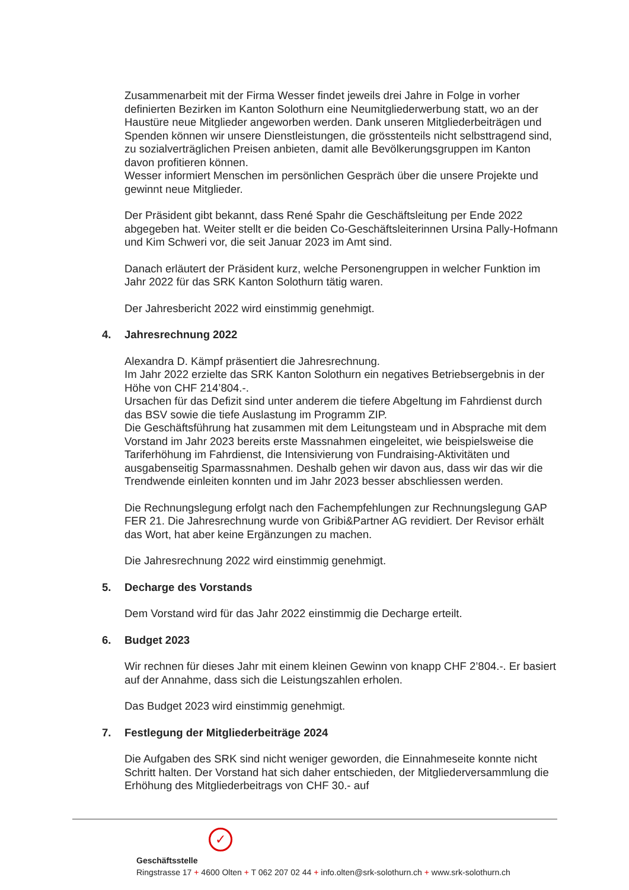Zusammenarbeit mit der Firma Wesser findet jeweils drei Jahre in Folge in vorher definierten Bezirken im Kanton Solothurn eine Neumitgliederwerbung statt, wo an der Haustüre neue Mitglieder angeworben werden. Dank unseren Mitgliederbeiträgen und Spenden können wir unsere Dienstleistungen, die grösstenteils nicht selbsttragend sind, zu sozialverträglichen Preisen anbieten, damit alle Bevölkerungsgruppen im Kanton davon profitieren können.
Wesser informiert Menschen im persönlichen Gespräch über die unsere Projekte und gewinnt neue Mitglieder.
Der Präsident gibt bekannt, dass René Spahr die Geschäftsleitung per Ende 2022 abgegeben hat. Weiter stellt er die beiden Co-Geschäftsleiterinnen Ursina Pally-Hofmann und Kim Schweri vor, die seit Januar 2023 im Amt sind.
Danach erläutert der Präsident kurz, welche Personengruppen in welcher Funktion im Jahr 2022 für das SRK Kanton Solothurn tätig waren.
Der Jahresbericht 2022 wird einstimmig genehmigt.
4. Jahresrechnung 2022
Alexandra D. Kämpf präsentiert die Jahresrechnung.
Im Jahr 2022 erzielte das SRK Kanton Solothurn ein negatives Betriebsergebnis in der Höhe von CHF 214’804.-.
Ursachen für das Defizit sind unter anderem die tiefere Abgeltung im Fahrdienst durch das BSV sowie die tiefe Auslastung im Programm ZIP.
Die Geschäftsführung hat zusammen mit dem Leitungsteam und in Absprache mit dem Vorstand im Jahr 2023 bereits erste Massnahmen eingeleitet, wie beispielsweise die Tariferhöhung im Fahrdienst, die Intensivierung von Fundraising-Aktivitäten und ausgabenseitig Sparmassnahmen. Deshalb gehen wir davon aus, dass wir das wir die Trendwende einleiten konnten und im Jahr 2023 besser abschliessen werden.
Die Rechnungslegung erfolgt nach den Fachempfehlungen zur Rechnungslegung GAP FER 21. Die Jahresrechnung wurde von Gribi&Partner AG revidiert. Der Revisor erhält das Wort, hat aber keine Ergänzungen zu machen.
Die Jahresrechnung 2022 wird einstimmig genehmigt.
5. Decharge des Vorstands
Dem Vorstand wird für das Jahr 2022 einstimmig die Decharge erteilt.
6. Budget 2023
Wir rechnen für dieses Jahr mit einem kleinen Gewinn von knapp CHF 2’804.-. Er basiert auf der Annahme, dass sich die Leistungszahlen erholen.
Das Budget 2023 wird einstimmig genehmigt.
7. Festlegung der Mitgliederbeiträge 2024
Die Aufgaben des SRK sind nicht weniger geworden, die Einnahmeseite konnte nicht Schritt halten. Der Vorstand hat sich daher entschieden, der Mitgliederversammlung die Erhöhung des Mitgliederbeitrags von CHF 30.- auf
✓
Geschäftsstelle
Ringstrasse 17 + 4600 Olten + T 062 207 02 44 + info.olten@srk-solothurn.ch + www.srk-solothurn.ch